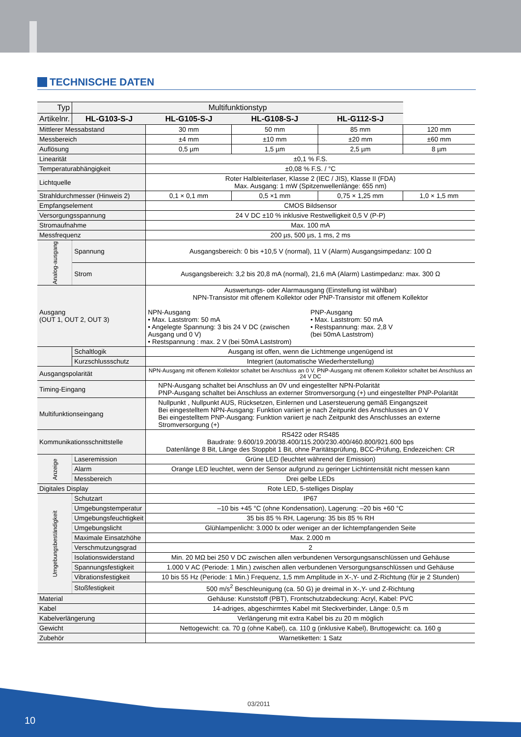TECHNISCHE DATEN
| Typ | Multifunktionstyp | | | | |
| --- | --- | --- | --- | --- | --- |
| Artikelnr. | HL-G103-S-J | HL-G105-S-J | HL-G108-S-J | HL-G112-S-J | |
| Mittlerer Messabstand | | 30 mm | 50 mm | 85 mm | 120 mm |
| Messbereich | | ±4 mm | ±10 mm | ±20 mm | ±60 mm |
| Auflösung | | 0,5 µm | 1,5 µm | 2,5 µm | 8 µm |
| Linearität | | ±0,1 % F.S. | | | |
| Temperaturabhängigkeit | | ±0,08 % F.S. / °C | | | |
| Lichtquelle | | Roter Halbleiterlaser, Klasse 2 (IEC / JIS), Klasse II (FDA) Max. Ausgang: 1 mW (Spitzenwellenlänge: 655 nm) | | | |
| Strahldurchmesser (Hinweis 2) | | 0,1 × 0,1 mm | 0,5 ×1 mm | 0,75 × 1,25 mm | 1,0 × 1,5 mm |
| Empfangselement | | CMOS Bildsensor | | | |
| Versorgungsspannung | | 24 V DC ±10 % inklusive Restwelligkeit 0,5 V (P-P) | | | |
| Stromaufnahme | | Max. 100 mA | | | |
| Messfrequenz | | 200 µs, 500 µs, 1 ms, 2 ms | | | |
| Analog-ausgang | Spannung | Ausgangsbereich: 0 bis +10,5 V (normal), 11 V (Alarm) Ausgangsimpedanz: 100 Ω | | | |
| | Strom | Ausgangsbereich: 3,2 bis 20,8 mA (normal), 21,6 mA (Alarm) Lastimpedanz: max. 300 Ω | | | |
| Ausgang (OUT 1, OUT 2, OUT 3) | | Auswertungs- oder Alarmausgang (Einstellung ist wählbar) NPN-Transistor mit offenem Kollektor oder PNP-Transistor mit offenem Kollektor NPN-Ausgang • Max. Laststrom: 50 mA • Angelegte Spannung: 3 bis 24 V DC (zwischen Ausgang und 0 V) • Restspannung : max. 2 V (bei 50mA Laststrom) PNP-Ausgang • Max. Laststrom: 50 mA • Restspannung: max. 2,8 V (bei 50mA Laststrom) | | | |
| | Schaltlogik | Ausgang ist offen, wenn die Lichtmenge ungenügend ist | | | |
| | Kurzschlussschutz | Integriert (automatische Wiederherstellung) | | | |
| Ausgangspolarität | | NPN-Ausgang mit offenem Kollektor schaltet bei Anschluss an 0 V. PNP-Ausgang mit offenem Kollektor schaltet bei Anschluss an 24 V DC | | | |
| Timing-Eingang | | NPN-Ausgang schaltet bei Anschluss an 0V und eingestellter NPN-Polarität PNP-Ausgang schaltet bei Anschluss an externer Stromversorgung (+) und eingestellter PNP-Polarität | | | |
| Multifunktionseingang | | Nullpunkt , Nullpunkt AUS, Rücksetzen, Einlernen und Lasersteuerung gemäß Eingangszeit Bei eingestelltem NPN-Ausgang: Funktion variiert je nach Zeitpunkt des Anschlusses an 0 V Bei eingestelltem PNP-Ausgang: Funktion variiert je nach Zeitpunkt des Anschlusses an externe Stromversorgung (+) | | | |
| Kommunikationsschnittstelle | | RS422 oder RS485 Baudrate: 9.600/19.200/38.400/115.200/230.400/460.800/921.600 bps Datenlänge 8 Bit, Länge des Stoppbit 1 Bit, ohne Paritätsprüfung, BCC-Prüfung, Endezeichen: CR | | | |
| Anzeige | Laseremission | Grüne LED (leuchtet während der Emission) | | | |
| | Alarm | Orange LED leuchtet, wenn der Sensor aufgrund zu geringer Lichtintensität nicht messen kann | | | |
| | Messbereich | Drei gelbe LEDs | | | |
| Digitales Display | | Rote LED, 5-stelliges Display | | | |
| Umgebungsbeständigkeit | Schutzart | IP67 | | | |
| | Umgebungstemperatur | –10 bis +45 °C (ohne Kondensation), Lagerung: –20 bis +60 °C | | | |
| | Umgebungsfeuchtigkeit | 35 bis 85 % RH, Lagerung: 35 bis 85 % RH | | | |
| | Umgebungslicht | Glühlampenlicht: 3.000 ℓx oder weniger an der lichtempfangenden Seite | | | |
| | Maximale Einsatzhöhe | Max. 2.000 m | | | |
| | Verschmutzungsgrad | 2 | | | |
| | Isolationswiderstand | Min. 20 MΩ bei 250 V DC zwischen allen verbundenen Versorgungsanschlüssen und Gehäuse | | | |
| | Spannungsfestigkeit | 1.000 V AC (Periode: 1 Min.) zwischen allen verbundenen Versorgungsanschlüssen und Gehäuse | | | |
| | Vibrationsfestigkeit | 10 bis 55 Hz (Periode: 1 Min.) Frequenz, 1,5 mm Amplitude in X-,Y- und Z-Richtung (für je 2 Stunden) | | | |
| | Stoßfestigkeit | 500 m/s<sup>2</sup> Beschleunigung (ca. 50 G) je dreimal in X-,Y- und Z-Richtung | | | |
| Material | | Gehäuse: Kunststoff (PBT), Frontschutzabdeckung: Acryl, Kabel: PVC | | | |
| Kabel | | 14-adriges, abgeschirmtes Kabel mit Steckverbinder, Länge: 0,5 m | | | |
| Kabelverlängerung | | Verlängerung mit extra Kabel bis zu 20 m möglich | | | |
| Gewicht | | Nettogewicht: ca. 70 g (ohne Kabel), ca. 110 g (inklusive Kabel), Bruttogewicht: ca. 160 g | | | |
| Zubehör | | Warnetiketten: 1 Satz | | | |
03/2011
10